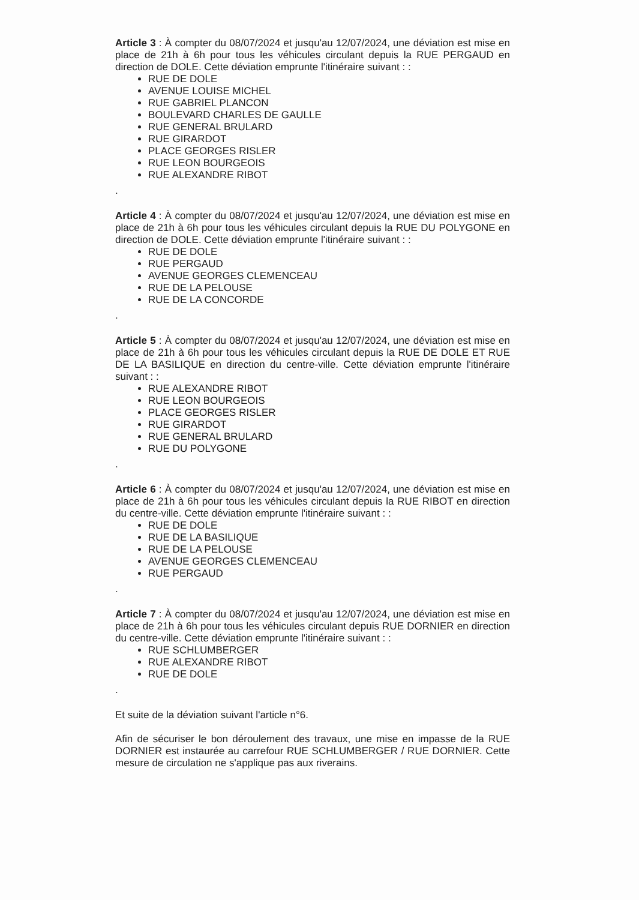Article 3 : À compter du 08/07/2024 et jusqu'au 12/07/2024, une déviation est mise en place de 21h à 6h pour tous les véhicules circulant depuis la RUE PERGAUD en direction de DOLE. Cette déviation emprunte l'itinéraire suivant : :
RUE DE DOLE
AVENUE LOUISE MICHEL
RUE GABRIEL PLANCON
BOULEVARD CHARLES DE GAULLE
RUE GENERAL BRULARD
RUE GIRARDOT
PLACE GEORGES RISLER
RUE LEON BOURGEOIS
RUE ALEXANDRE RIBOT
.
Article 4 : À compter du 08/07/2024 et jusqu'au 12/07/2024, une déviation est mise en place de 21h à 6h pour tous les véhicules circulant depuis la RUE DU POLYGONE en direction de DOLE. Cette déviation emprunte l'itinéraire suivant : :
RUE DE DOLE
RUE PERGAUD
AVENUE GEORGES CLEMENCEAU
RUE DE LA PELOUSE
RUE DE LA CONCORDE
.
Article 5 : À compter du 08/07/2024 et jusqu'au 12/07/2024, une déviation est mise en place de 21h à 6h pour tous les véhicules circulant depuis la RUE DE DOLE ET RUE DE LA BASILIQUE en direction du centre-ville. Cette déviation emprunte l'itinéraire suivant : :
RUE ALEXANDRE RIBOT
RUE LEON BOURGEOIS
PLACE GEORGES RISLER
RUE GIRARDOT
RUE GENERAL BRULARD
RUE DU POLYGONE
.
Article 6 : À compter du 08/07/2024 et jusqu'au 12/07/2024, une déviation est mise en place de 21h à 6h pour tous les véhicules circulant depuis la RUE RIBOT en direction du centre-ville. Cette déviation emprunte l'itinéraire suivant : :
RUE DE DOLE
RUE DE LA BASILIQUE
RUE DE LA PELOUSE
AVENUE GEORGES CLEMENCEAU
RUE PERGAUD
.
Article 7 : À compter du 08/07/2024 et jusqu'au 12/07/2024, une déviation est mise en place de 21h à 6h pour tous les véhicules circulant depuis RUE DORNIER en direction du centre-ville. Cette déviation emprunte l'itinéraire suivant : :
RUE SCHLUMBERGER
RUE ALEXANDRE RIBOT
RUE DE DOLE
.
Et suite de la déviation suivant l'article n°6.
Afin de sécuriser le bon déroulement des travaux, une mise en impasse de la RUE DORNIER est instaurée au carrefour RUE SCHLUMBERGER / RUE DORNIER. Cette mesure de circulation ne s'applique pas aux riverains.